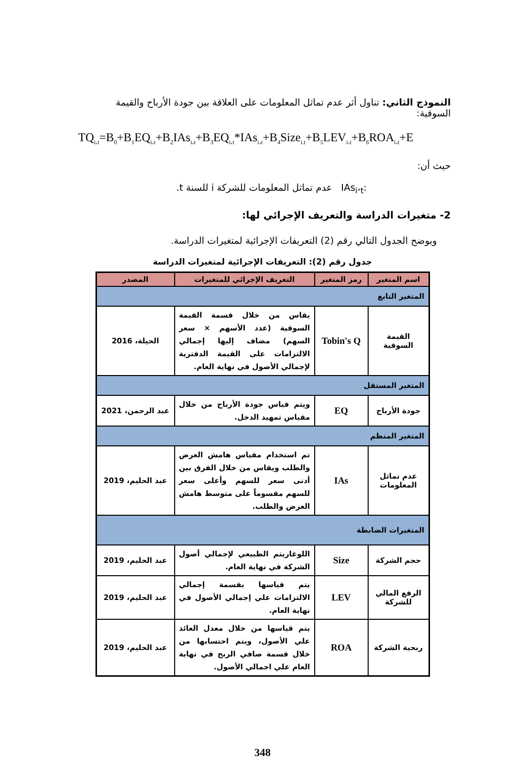النموذج الثاني: تناول أثر عدم تماثل المعلومات على العلاقة بين جودة الأرباح والقيمة السوقية:
TQ<sub>i،t</sub>=B<sub>0</sub>+B<sub>1</sub>EQ<sub>i،t</sub>+B<sub>2</sub>IAs<sub>i،t</sub>+B<sub>3</sub>EQ<sub>i،t</sub>*IAs<sub>i،t</sub>+B<sub>4</sub>Size<sub>i.t</sub>+B<sub>5</sub>LEV<sub>i،t</sub>+B<sub>6</sub>ROA<sub>i،t</sub>+E
حيث أن:
IAs<sub>i</sub>،<sub>t</sub>: عدم تماثل المعلومات للشركة i للسنة t.
2- متغيرات الدراسة والتعريف الإجرائي لها:
ويوضح الجدول التالي رقم (2) التعريفات الإجرائية لمتغيرات الدراسة.
جدول رقم (2): التعريفات الإجرائية لمتغيرات الدراسة
| اسم المتغير | رمز المتغير | التعريف الإجرائي للمتغيرات | المصدر |
| --- | --- | --- | --- |
| المتغير التابع | | | |
| القيمة السوقية | Tobin's Q | يقاس من خلال قسمة القيمة السوقية (عدد الأسهم × سعر السهم) مضاف إليها إجمالي الالتزامات على القيمة الدفترية لإجمالي الأصول في نهاية العام. | الحيلة، 2016 |
| المتغير المستقل | | | |
| جودة الأرباح | EQ | ويتم قياس جودة الأرباح من خلال مقياس تمهيد الدخل. | عبد الرحمن، 2021 |
| المتغير المنظم | | | |
| عدم تماثل المعلومات | IAs | تم استخدام مقياس هامش العرض والطلب ويقاس من خلال الفرق بين أدنى سعر للسهم وأعلى سعر للسهم مقسوماً على متوسط هامش العرض والطلب. | عبد الحليم، 2019 |
| المتغيرات الضابطة | | | |
| حجم الشركة | Size | اللوغاريتم الطبيعي لإجمالي أصول الشركة في نهاية العام. | عبد الحليم، 2019 |
| الرفع المالي للشركة | LEV | يتم قياسها بقسمة إجمالي الالتزامات علي إجمالي الأصول في نهاية العام. | عبد الحليم، 2019 |
| ربحية الشركة | ROA | يتم قياسها من خلال معدل العائد علي الأصول، ويتم احتسابها من خلال قسمة صافي الربح في نهاية العام علي اجمالي الأصول. | عبد الحليم، 2019 |
348